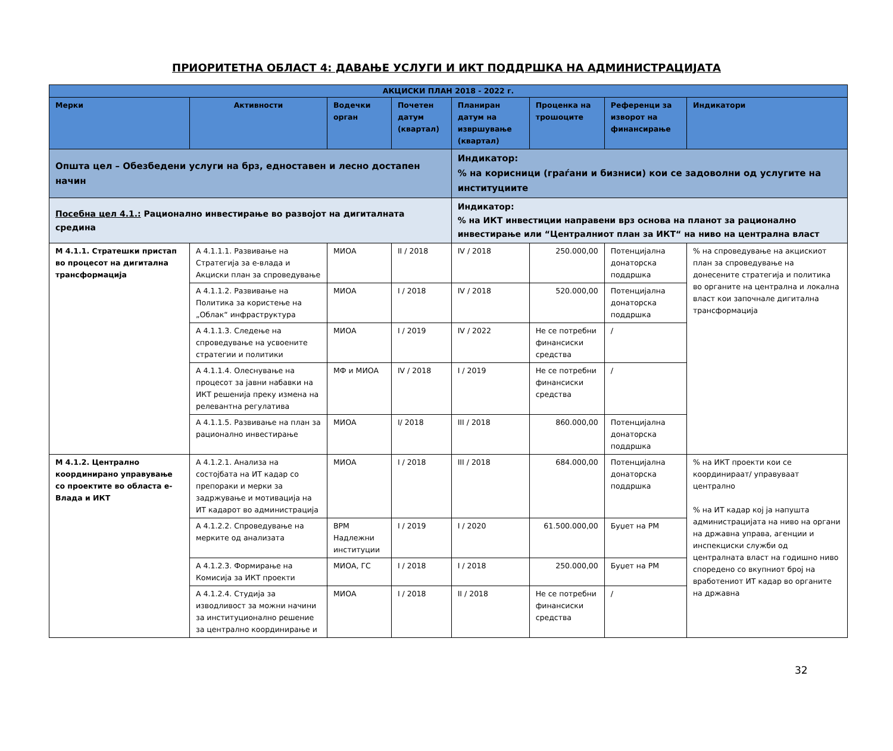ПРИОРИТЕТНА ОБЛАСТ 4: ДАВАЊЕ УСЛУГИ И ИКТ ПОДДРШКА НА АДМИНИСТРАЦИЈАТА
| АКЦИСКИ ПЛАН 2018 - 2022 г. | | | | | | | |
| --- | --- | --- | --- | --- | --- | --- | --- |
| Мерки | Активности | Водечки орган | Почетен датум (квартал) | Планиран датум на извршување (квартал) | Проценка на трошоците | Референци за изворот на финансирање | Индикатори |
| Општа цел – Обезбедени услуги на брз, едноставен и лесно достапен начин | | | | Индикатор: % на корисници (граѓани и бизниси) кои се задоволни од услугите на институциите | | | |
| Посебна цел 4.1.: Рационално инвестирање во развојот на дигиталната средина | | | | Индикатор: % на ИКТ инвестиции направени врз основа на планот за рационално инвестирање или “Централниот план за ИКТ“ на ниво на централна власт | | | |
| М 4.1.1. Стратешки пристап во процесот на дигитална трансформација | А 4.1.1.1. Развивање на Стратегија за е-влада и Акциски план за спроведување | МИОА | II / 2018 | IV / 2018 | 250.000,00 | Потенцијална донаторска поддршка | % на спроведување на акцискиот план за спроведување на донесените стратегија и политика во органите на централна и локална власт кои започнале дигитална трансформација |
| | А 4.1.1.2. Развивање на Политика за користење на „Облак“ инфраструктура | МИОА | I / 2018 | IV / 2018 | 520.000,00 | Потенцијална донаторска поддршка | |
| | А 4.1.1.3. Следење на спроведување на усвоените стратегии и политики | МИОА | I / 2019 | IV / 2022 | Не се потребни финансиски средства | / | |
| | А 4.1.1.4. Олеснување на процесот за јавни набавки на ИКТ решенија преку измена на релевантна регулатива | МФ и МИОА | IV / 2018 | I / 2019 | Не се потребни финансиски средства | / | |
| | А 4.1.1.5. Развивање на план за рационално инвестирање | МИОА | I/ 2018 | III / 2018 | 860.000,00 | Потенцијална донаторска поддршка | |
| М 4.1.2. Централно координирано управување со проектите во областа е-Влада и ИКТ | А 4.1.2.1. Анализа на состојбата на ИТ кадар со препораки и мерки за задржување и мотивација на ИТ кадарот во администрација | МИОА | I / 2018 | III / 2018 | 684.000,00 | Потенцијална донаторска поддршка | % на ИКТ проекти кои се координираат/ управуваат централно % на ИТ кадар кој ја напушта администрацијата на ниво на органи на државна управа, агенции и инспекциски служби од централната власт на годишно ниво споредено со вкупниот број на вработениот ИТ кадар во органите на државна |
| | А 4.1.2.2. Спроведување на мерките од анализата | ВРМ Надлежни институции | I / 2019 | I / 2020 | 61.500.000,00 | Буџет на РМ | |
| | А 4.1.2.3. Формирање на Комисија за ИКТ проекти | МИОА, ГС | I / 2018 | I / 2018 | 250.000,00 | Буџет на РМ | |
| | А 4.1.2.4. Студија за изводливост за можни начини за институционално решение за централно координирање и | МИОА | I / 2018 | II / 2018 | Не се потребни финансиски средства | / | |
32